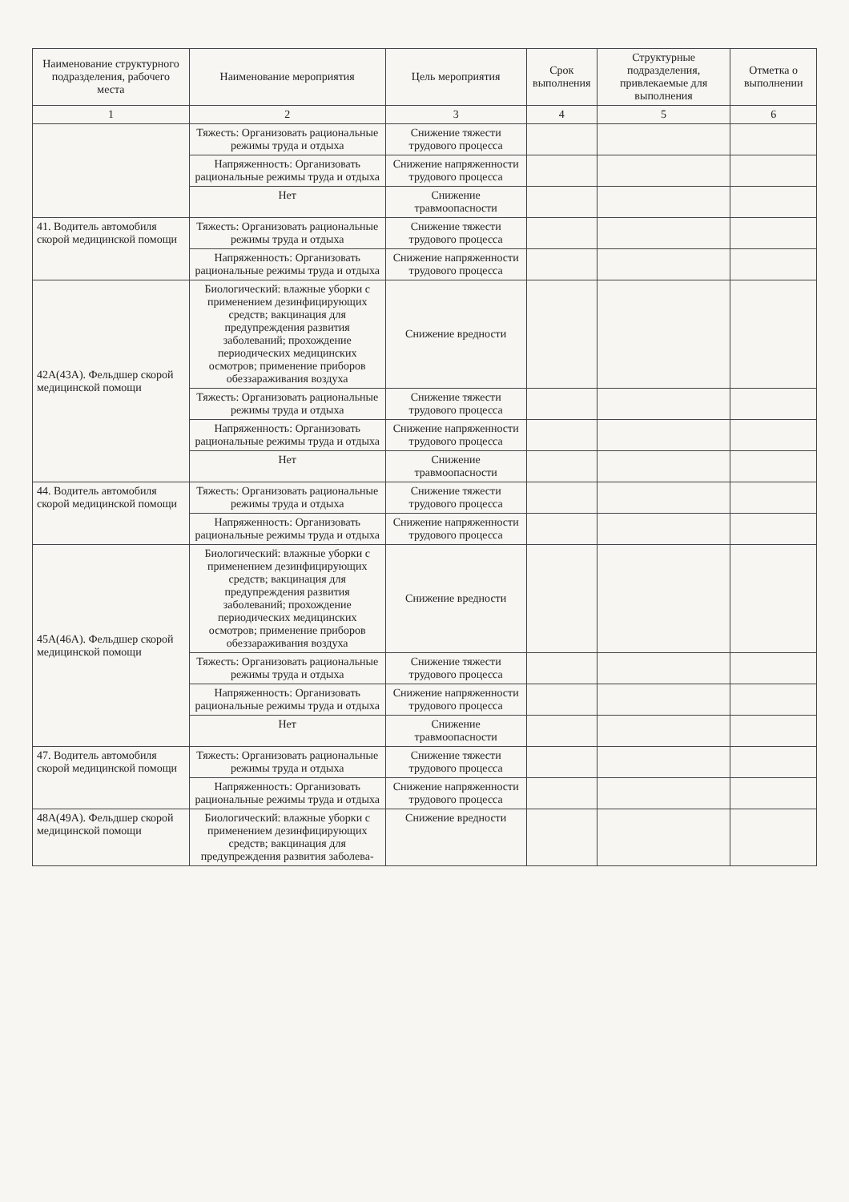| Наименование структурного подразделения, рабочего места | Наименование мероприятия | Цель мероприятия | Срок выполнения | Структурные подразделения, привлекаемые для выполнения | Отметка о выполнении |
| --- | --- | --- | --- | --- | --- |
| 1 | 2 | 3 | 4 | 5 | 6 |
| | Тяжесть: Организовать рациональные режимы труда и отдыха | Снижение тяжести трудового процесса | | | |
| | Напряженность: Организовать рациональные режимы труда и отдыха | Снижение напряженности трудового процесса | | | |
| | Нет | Снижение травмоопасности | | | |
| 41. Водитель автомобиля скорой медицинской помощи | Тяжесть: Организовать рациональные режимы труда и отдыха | Снижение тяжести трудового процесса | | | |
| | Напряженность: Организовать рациональные режимы труда и отдыха | Снижение напряженности трудового процесса | | | |
| 42А(43А). Фельдшер скорой медицинской помощи | Биологический: влажные уборки с применением дезинфицирующих средств; вакцинация для предупреждения развития заболеваний; прохождение периодических медицинских осмотров; применение приборов обеззараживания воздуха | Снижение вредности | | | |
| | Тяжесть: Организовать рациональные режимы труда и отдыха | Снижение тяжести трудового процесса | | | |
| | Напряженность: Организовать рациональные режимы труда и отдыха | Снижение напряженности трудового процесса | | | |
| | Нет | Снижение травмоопасности | | | |
| 44. Водитель автомобиля скорой медицинской помощи | Тяжесть: Организовать рациональные режимы труда и отдыха | Снижение тяжести трудового процесса | | | |
| | Напряженность: Организовать рациональные режимы труда и отдыха | Снижение напряженности трудового процесса | | | |
| 45А(46А). Фельдшер скорой медицинской помощи | Биологический: влажные уборки с применением дезинфицирующих средств; вакцинация для предупреждения развития заболеваний; прохождение периодических медицинских осмотров; применение приборов обеззараживания воздуха | Снижение вредности | | | |
| | Тяжесть: Организовать рациональные режимы труда и отдыха | Снижение тяжести трудового процесса | | | |
| | Напряженность: Организовать рациональные режимы труда и отдыха | Снижение напряженности трудового процесса | | | |
| | Нет | Снижение травмоопасности | | | |
| 47. Водитель автомобиля скорой медицинской помощи | Тяжесть: Организовать рациональные режимы труда и отдыха | Снижение тяжести трудового процесса | | | |
| | Напряженность: Организовать рациональные режимы труда и отдыха | Снижение напряженности трудового процесса | | | |
| 48А(49А). Фельдшер скорой медицинской помощи | Биологический: влажные уборки с применением дезинфицирующих средств; вакцинация для предупреждения развития заболева- | Снижение вредности | | | |